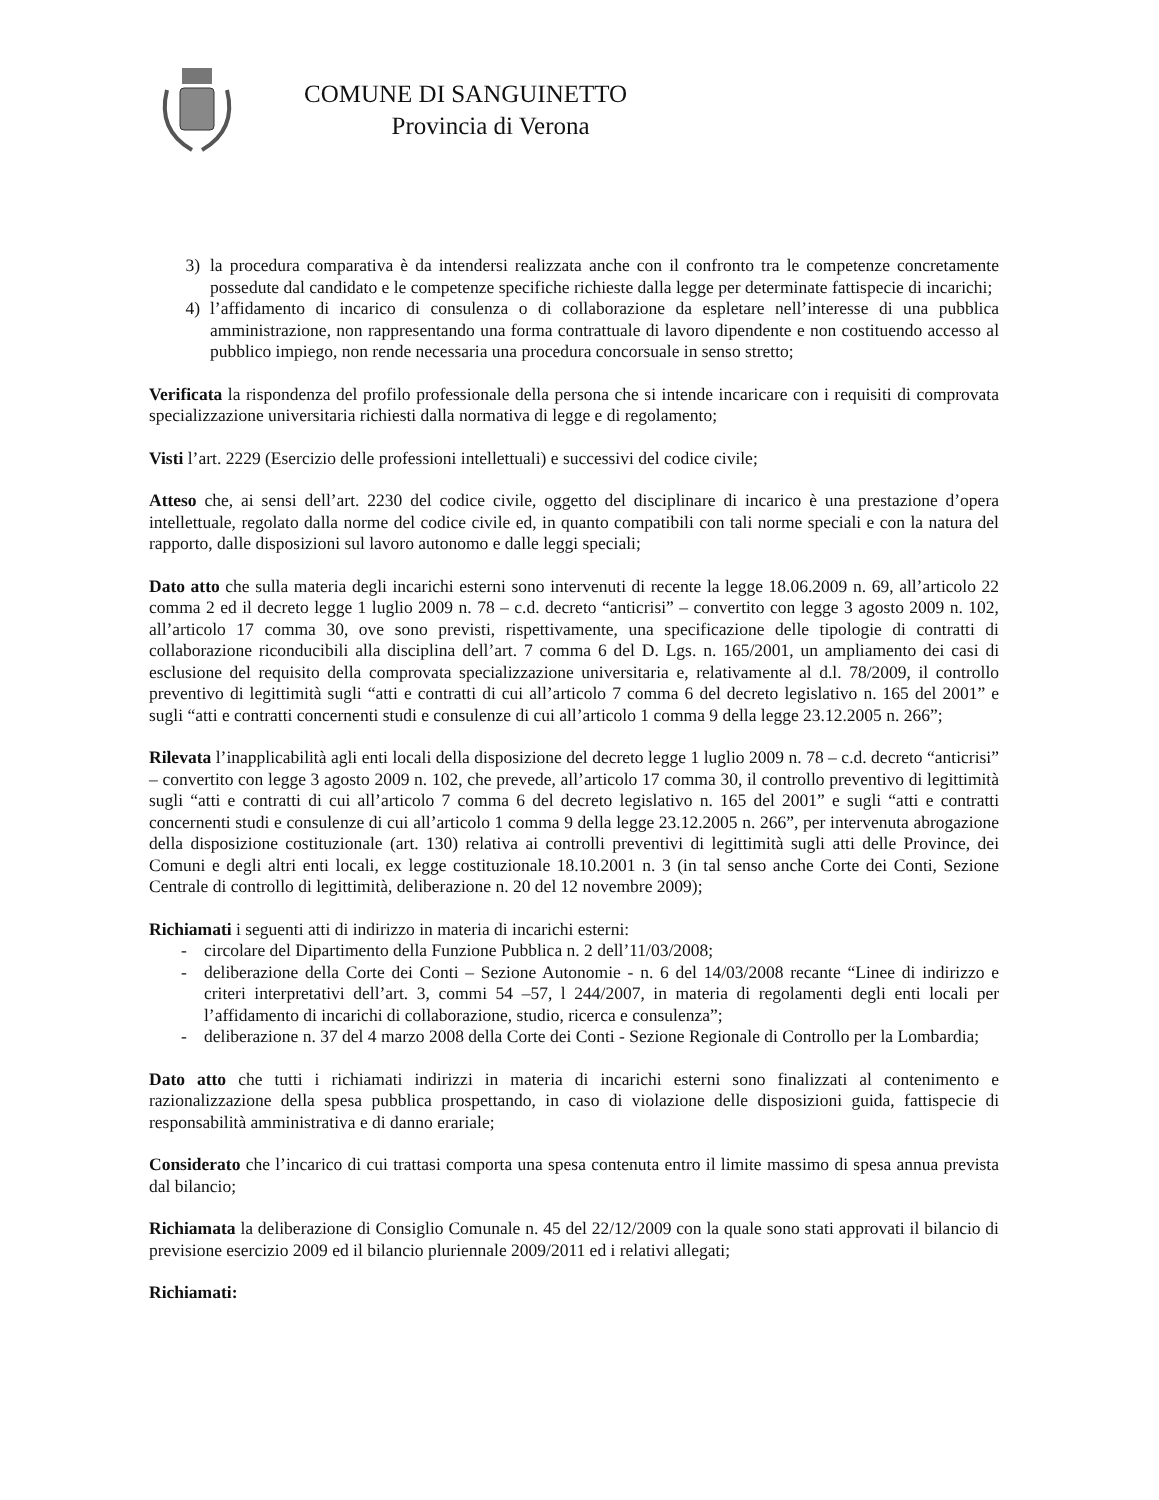COMUNE DI SANGUINETTO
Provincia di Verona
3) la procedura comparativa è da intendersi realizzata anche con il confronto tra le competenze concretamente possedute dal candidato e le competenze specifiche richieste dalla legge per determinate fattispecie di incarichi;
4) l’affidamento di incarico di consulenza o di collaborazione da espletare nell’interesse di una pubblica amministrazione, non rappresentando una forma contrattuale di lavoro dipendente e non costituendo accesso al pubblico impiego, non rende necessaria una procedura concorsuale in senso stretto;
Verificata la rispondenza del profilo professionale della persona che si intende incaricare con i requisiti di comprovata specializzazione universitaria richiesti dalla normativa di legge e di regolamento;
Visti l’art. 2229 (Esercizio delle professioni intellettuali) e successivi del codice civile;
Atteso che, ai sensi dell’art. 2230 del codice civile, oggetto del disciplinare di incarico è una prestazione d’opera intellettuale, regolato dalla norme del codice civile ed, in quanto compatibili con tali norme speciali e con la natura del rapporto, dalle disposizioni sul lavoro autonomo e dalle leggi speciali;
Dato atto che sulla materia degli incarichi esterni sono intervenuti di recente la legge 18.06.2009 n. 69, all’articolo 22 comma 2 ed il decreto legge 1 luglio 2009 n. 78 – c.d. decreto “anticrisi” – convertito con legge 3 agosto 2009 n. 102, all’articolo 17 comma 30, ove sono previsti, rispettivamente, una specificazione delle tipologie di contratti di collaborazione riconducibili alla disciplina dell’art. 7 comma 6 del D. Lgs. n. 165/2001, un ampliamento dei casi di esclusione del requisito della comprovata specializzazione universitaria e, relativamente al d.l. 78/2009, il controllo preventivo di legittimità sugli “atti e contratti di cui all’articolo 7 comma 6 del decreto legislativo n. 165 del 2001” e sugli “atti e contratti concernenti studi e consulenze di cui all’articolo 1 comma 9 della legge 23.12.2005 n. 266”;
Rilevata l’inapplicabilità agli enti locali della disposizione del decreto legge 1 luglio 2009 n. 78 – c.d. decreto “anticrisi” – convertito con legge 3 agosto 2009 n. 102, che prevede, all’articolo 17 comma 30, il controllo preventivo di legittimità sugli “atti e contratti di cui all’articolo 7 comma 6 del decreto legislativo n. 165 del 2001” e sugli “atti e contratti concernenti studi e consulenze di cui all’articolo 1 comma 9 della legge 23.12.2005 n. 266”, per intervenuta abrogazione della disposizione costituzionale (art. 130) relativa ai controlli preventivi di legittimità sugli atti delle Province, dei Comuni e degli altri enti locali, ex legge costituzionale 18.10.2001 n. 3 (in tal senso anche Corte dei Conti, Sezione Centrale di controllo di legittimità, deliberazione n. 20 del 12 novembre 2009);
Richiamati i seguenti atti di indirizzo in materia di incarichi esterni:
- circolare del Dipartimento della Funzione Pubblica n. 2 dell’11/03/2008;
- deliberazione della Corte dei Conti – Sezione Autonomie - n. 6 del 14/03/2008 recante “Linee di indirizzo e criteri interpretativi dell’art. 3, commi 54 –57, l 244/2007, in materia di regolamenti degli enti locali per l’affidamento di incarichi di collaborazione, studio, ricerca e consulenza”;
- deliberazione n. 37 del 4 marzo 2008 della Corte dei Conti - Sezione Regionale di Controllo per la Lombardia;
Dato atto che tutti i richiamati indirizzi in materia di incarichi esterni sono finalizzati al contenimento e razionalizzazione della spesa pubblica prospettando, in caso di violazione delle disposizioni guida, fattispecie di responsabilità amministrativa e di danno erariale;
Considerato che l’incarico di cui trattasi comporta una spesa contenuta entro il limite massimo di spesa annua prevista dal bilancio;
Richiamata la deliberazione di Consiglio Comunale n. 45 del 22/12/2009 con la quale sono stati approvati il bilancio di previsione esercizio 2009 ed il bilancio pluriennale 2009/2011 ed i relativi allegati;
Richiamati: